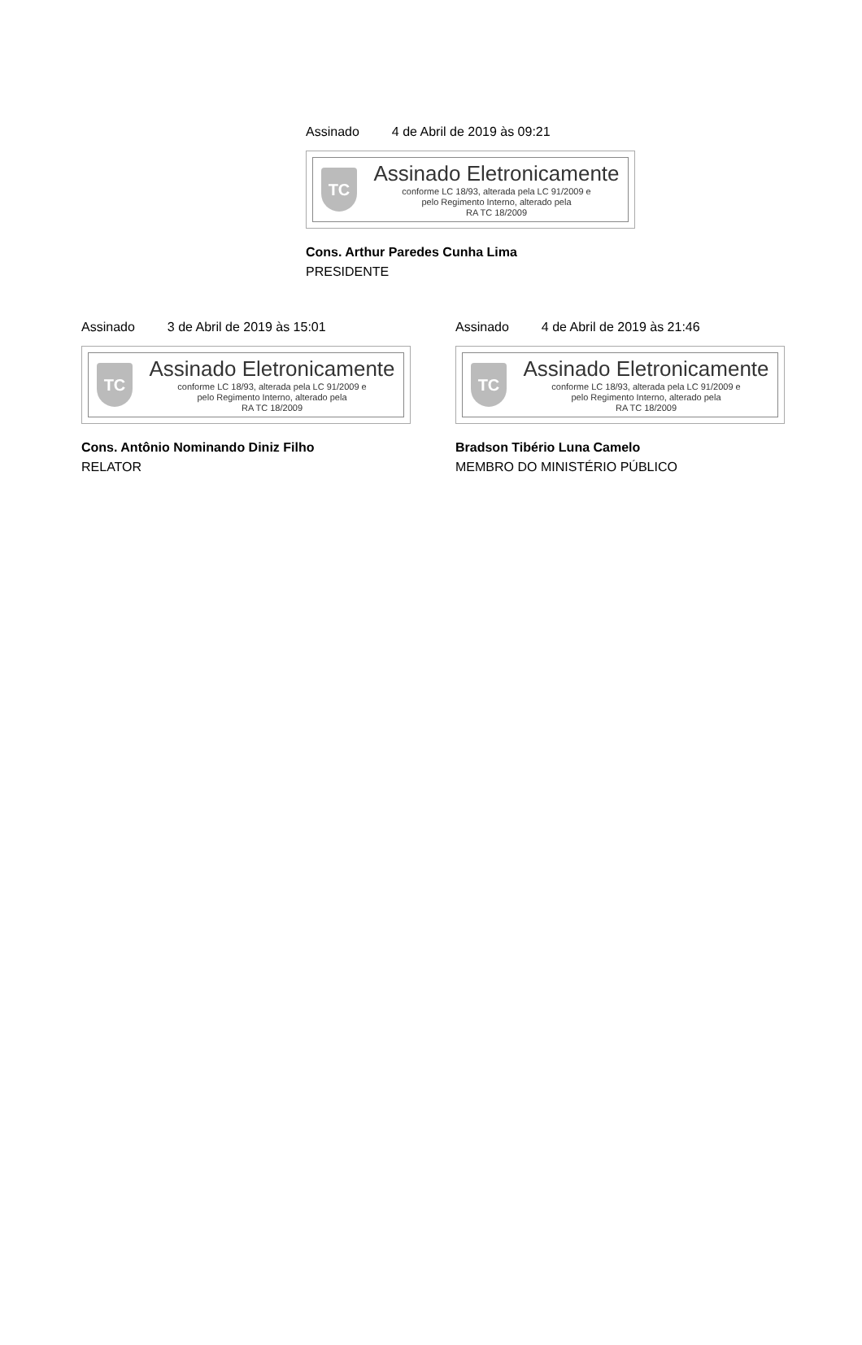Assinado 4 de Abril de 2019 às 09:21
TC
Assinado Eletronicamente
conforme LC 18/93, alterada pela LC 91/2009 e
pelo Regimento Interno, alterado pela
RA TC 18/2009
Cons. Arthur Paredes Cunha Lima
PRESIDENTE
Assinado 3 de Abril de 2019 às 15:01
TC
Assinado Eletronicamente
conforme LC 18/93, alterada pela LC 91/2009 e
pelo Regimento Interno, alterado pela
RA TC 18/2009
Cons. Antônio Nominando Diniz Filho
RELATOR
Assinado 4 de Abril de 2019 às 21:46
TC
Assinado Eletronicamente
conforme LC 18/93, alterada pela LC 91/2009 e
pelo Regimento Interno, alterado pela
RA TC 18/2009
Bradson Tibério Luna Camelo
MEMBRO DO MINISTÉRIO PÚBLICO